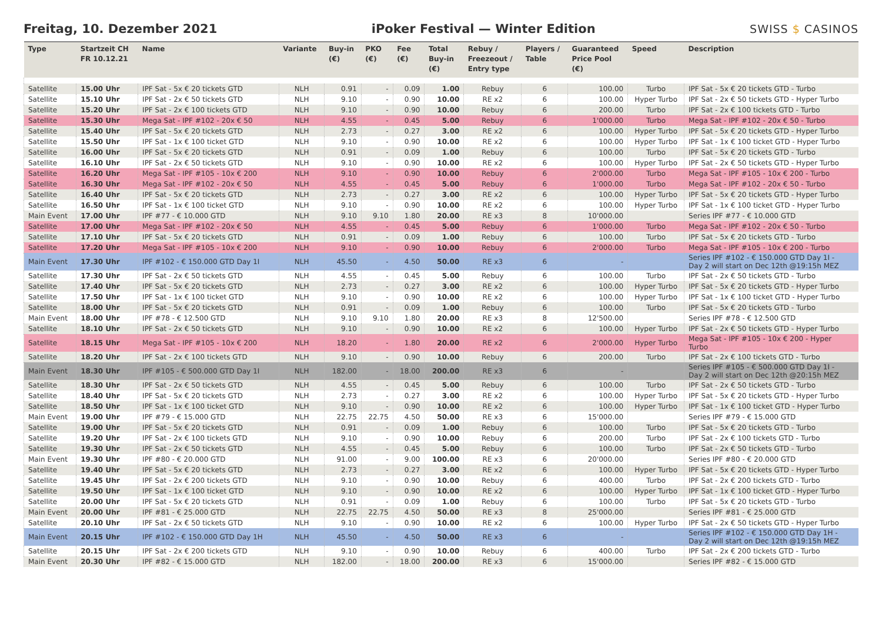Freitag, 10. Dezember 2021
iPoker Festival — Winter Edition
SWISS $ CASINOS
| Type | Startzeit CH FR 10.12.21 | Name | Variante | Buy-in (€) | PKO (€) | Fee (€) | Total Buy-in (€) | Rebuy / Freezeout / Entry type | Players / Table | Guaranteed Price Pool (€) | Speed | Description |
| --- | --- | --- | --- | --- | --- | --- | --- | --- | --- | --- | --- | --- |
| Satellite | 15.00 Uhr | IPF Sat - 5x € 20 tickets GTD | NLH | 0.91 | - | 0.09 | 1.00 | Rebuy | 6 | 100.00 | Turbo | IPF Sat - 5x € 20 tickets GTD - Turbo |
| Satellite | 15.10 Uhr | IPF Sat - 2x € 50 tickets GTD | NLH | 9.10 | - | 0.90 | 10.00 | RE x2 | 6 | 100.00 | Hyper Turbo | IPF Sat - 2x € 50 tickets GTD - Hyper Turbo |
| Satellite | 15.20 Uhr | IPF Sat - 2x € 100 tickets GTD | NLH | 9.10 | - | 0.90 | 10.00 | Rebuy | 6 | 200.00 | Turbo | IPF Sat - 2x € 100 tickets GTD - Turbo |
| Satellite | 15.30 Uhr | Mega Sat - IPF #102 - 20x € 50 | NLH | 4.55 | - | 0.45 | 5.00 | Rebuy | 6 | 1'000.00 | Turbo | Mega Sat - IPF #102 - 20x € 50 - Turbo |
| Satellite | 15.40 Uhr | IPF Sat - 5x € 20 tickets GTD | NLH | 2.73 | - | 0.27 | 3.00 | RE x2 | 6 | 100.00 | Hyper Turbo | IPF Sat - 5x € 20 tickets GTD - Hyper Turbo |
| Satellite | 15.50 Uhr | IPF Sat - 1x € 100 ticket GTD | NLH | 9.10 | - | 0.90 | 10.00 | RE x2 | 6 | 100.00 | Hyper Turbo | IPF Sat - 1x € 100 ticket GTD - Hyper Turbo |
| Satellite | 16.00 Uhr | IPF Sat - 5x € 20 tickets GTD | NLH | 0.91 | - | 0.09 | 1.00 | Rebuy | 6 | 100.00 | Turbo | IPF Sat - 5x € 20 tickets GTD - Turbo |
| Satellite | 16.10 Uhr | IPF Sat - 2x € 50 tickets GTD | NLH | 9.10 | - | 0.90 | 10.00 | RE x2 | 6 | 100.00 | Hyper Turbo | IPF Sat - 2x € 50 tickets GTD - Hyper Turbo |
| Satellite | 16.20 Uhr | Mega Sat - IPF #105 - 10x € 200 | NLH | 9.10 | - | 0.90 | 10.00 | Rebuy | 6 | 2'000.00 | Turbo | Mega Sat - IPF #105 - 10x € 200 - Turbo |
| Satellite | 16.30 Uhr | Mega Sat - IPF #102 - 20x € 50 | NLH | 4.55 | - | 0.45 | 5.00 | Rebuy | 6 | 1'000.00 | Turbo | Mega Sat - IPF #102 - 20x € 50 - Turbo |
| Satellite | 16.40 Uhr | IPF Sat - 5x € 20 tickets GTD | NLH | 2.73 | - | 0.27 | 3.00 | RE x2 | 6 | 100.00 | Hyper Turbo | IPF Sat - 5x € 20 tickets GTD - Hyper Turbo |
| Satellite | 16.50 Uhr | IPF Sat - 1x € 100 ticket GTD | NLH | 9.10 | - | 0.90 | 10.00 | RE x2 | 6 | 100.00 | Hyper Turbo | IPF Sat - 1x € 100 ticket GTD - Hyper Turbo |
| Main Event | 17.00 Uhr | IPF #77 - € 10.000 GTD | NLH | 9.10 | 9.10 | 1.80 | 20.00 | RE x3 | 8 | 10'000.00 | | Series IPF #77 - € 10.000 GTD |
| Satellite | 17.00 Uhr | Mega Sat - IPF #102 - 20x € 50 | NLH | 4.55 | - | 0.45 | 5.00 | Rebuy | 6 | 1'000.00 | Turbo | Mega Sat - IPF #102 - 20x € 50 - Turbo |
| Satellite | 17.10 Uhr | IPF Sat - 5x € 20 tickets GTD | NLH | 0.91 | - | 0.09 | 1.00 | Rebuy | 6 | 100.00 | Turbo | IPF Sat - 5x € 20 tickets GTD - Turbo |
| Satellite | 17.20 Uhr | Mega Sat - IPF #105 - 10x € 200 | NLH | 9.10 | - | 0.90 | 10.00 | Rebuy | 6 | 2'000.00 | Turbo | Mega Sat - IPF #105 - 10x € 200 - Turbo |
| Main Event | 17.30 Uhr | IPF #102 - € 150.000 GTD Day 1I | NLH | 45.50 | - | 4.50 | 50.00 | RE x3 | 6 | - | | Series IPF #102 - € 150.000 GTD Day 1I - Day 2 will start on Dec 12th @19:15h MEZ |
| Satellite | 17.30 Uhr | IPF Sat - 2x € 50 tickets GTD | NLH | 4.55 | - | 0.45 | 5.00 | Rebuy | 6 | 100.00 | Turbo | IPF Sat - 2x € 50 tickets GTD - Turbo |
| Satellite | 17.40 Uhr | IPF Sat - 5x € 20 tickets GTD | NLH | 2.73 | - | 0.27 | 3.00 | RE x2 | 6 | 100.00 | Hyper Turbo | IPF Sat - 5x € 20 tickets GTD - Hyper Turbo |
| Satellite | 17.50 Uhr | IPF Sat - 1x € 100 ticket GTD | NLH | 9.10 | - | 0.90 | 10.00 | RE x2 | 6 | 100.00 | Hyper Turbo | IPF Sat - 1x € 100 ticket GTD - Hyper Turbo |
| Satellite | 18.00 Uhr | IPF Sat - 5x € 20 tickets GTD | NLH | 0.91 | - | 0.09 | 1.00 | Rebuy | 6 | 100.00 | Turbo | IPF Sat - 5x € 20 tickets GTD - Turbo |
| Main Event | 18.00 Uhr | IPF #78 - € 12.500 GTD | NLH | 9.10 | 9.10 | 1.80 | 20.00 | RE x3 | 8 | 12'500.00 | | Series IPF #78 - € 12.500 GTD |
| Satellite | 18.10 Uhr | IPF Sat - 2x € 50 tickets GTD | NLH | 9.10 | - | 0.90 | 10.00 | RE x2 | 6 | 100.00 | Hyper Turbo | IPF Sat - 2x € 50 tickets GTD - Hyper Turbo |
| Satellite | 18.15 Uhr | Mega Sat - IPF #105 - 10x € 200 | NLH | 18.20 | - | 1.80 | 20.00 | RE x2 | 6 | 2'000.00 | Hyper Turbo | Mega Sat - IPF #105 - 10x € 200 - Hyper Turbo |
| Satellite | 18.20 Uhr | IPF Sat - 2x € 100 tickets GTD | NLH | 9.10 | - | 0.90 | 10.00 | Rebuy | 6 | 200.00 | Turbo | IPF Sat - 2x € 100 tickets GTD - Turbo |
| Main Event | 18.30 Uhr | IPF #105 - € 500.000 GTD Day 1I | NLH | 182.00 | - | 18.00 | 200.00 | RE x3 | 6 | - | | Series IPF #105 - € 500.000 GTD Day 1I - Day 2 will start on Dec 12th @20:15h MEZ |
| Satellite | 18.30 Uhr | IPF Sat - 2x € 50 tickets GTD | NLH | 4.55 | - | 0.45 | 5.00 | Rebuy | 6 | 100.00 | Turbo | IPF Sat - 2x € 50 tickets GTD - Turbo |
| Satellite | 18.40 Uhr | IPF Sat - 5x € 20 tickets GTD | NLH | 2.73 | - | 0.27 | 3.00 | RE x2 | 6 | 100.00 | Hyper Turbo | IPF Sat - 5x € 20 tickets GTD - Hyper Turbo |
| Satellite | 18.50 Uhr | IPF Sat - 1x € 100 ticket GTD | NLH | 9.10 | - | 0.90 | 10.00 | RE x2 | 6 | 100.00 | Hyper Turbo | IPF Sat - 1x € 100 ticket GTD - Hyper Turbo |
| Main Event | 19.00 Uhr | IPF #79 - € 15.000 GTD | NLH | 22.75 | 22.75 | 4.50 | 50.00 | RE x3 | 6 | 15'000.00 | | Series IPF #79 - € 15.000 GTD |
| Satellite | 19.00 Uhr | IPF Sat - 5x € 20 tickets GTD | NLH | 0.91 | - | 0.09 | 1.00 | Rebuy | 6 | 100.00 | Turbo | IPF Sat - 5x € 20 tickets GTD - Turbo |
| Satellite | 19.20 Uhr | IPF Sat - 2x € 100 tickets GTD | NLH | 9.10 | - | 0.90 | 10.00 | Rebuy | 6 | 200.00 | Turbo | IPF Sat - 2x € 100 tickets GTD - Turbo |
| Satellite | 19.30 Uhr | IPF Sat - 2x € 50 tickets GTD | NLH | 4.55 | - | 0.45 | 5.00 | Rebuy | 6 | 100.00 | Turbo | IPF Sat - 2x € 50 tickets GTD - Turbo |
| Main Event | 19.30 Uhr | IPF #80 - € 20.000 GTD | NLH | 91.00 | - | 9.00 | 100.00 | RE x3 | 6 | 20'000.00 | | Series IPF #80 - € 20.000 GTD |
| Satellite | 19.40 Uhr | IPF Sat - 5x € 20 tickets GTD | NLH | 2.73 | - | 0.27 | 3.00 | RE x2 | 6 | 100.00 | Hyper Turbo | IPF Sat - 5x € 20 tickets GTD - Hyper Turbo |
| Satellite | 19.45 Uhr | IPF Sat - 2x € 200 tickets GTD | NLH | 9.10 | - | 0.90 | 10.00 | Rebuy | 6 | 400.00 | Turbo | IPF Sat - 2x € 200 tickets GTD - Turbo |
| Satellite | 19.50 Uhr | IPF Sat - 1x € 100 ticket GTD | NLH | 9.10 | - | 0.90 | 10.00 | RE x2 | 6 | 100.00 | Hyper Turbo | IPF Sat - 1x € 100 ticket GTD - Hyper Turbo |
| Satellite | 20.00 Uhr | IPF Sat - 5x € 20 tickets GTD | NLH | 0.91 | - | 0.09 | 1.00 | Rebuy | 6 | 100.00 | Turbo | IPF Sat - 5x € 20 tickets GTD - Turbo |
| Main Event | 20.00 Uhr | IPF #81 - € 25.000 GTD | NLH | 22.75 | 22.75 | 4.50 | 50.00 | RE x3 | 8 | 25'000.00 | | Series IPF #81 - € 25.000 GTD |
| Satellite | 20.10 Uhr | IPF Sat - 2x € 50 tickets GTD | NLH | 9.10 | - | 0.90 | 10.00 | RE x2 | 6 | 100.00 | Hyper Turbo | IPF Sat - 2x € 50 tickets GTD - Hyper Turbo |
| Main Event | 20.15 Uhr | IPF #102 - € 150.000 GTD Day 1H | NLH | 45.50 | - | 4.50 | 50.00 | RE x3 | 6 | - | | Series IPF #102 - € 150.000 GTD Day 1H - Day 2 will start on Dec 12th @19:15h MEZ |
| Satellite | 20.15 Uhr | IPF Sat - 2x € 200 tickets GTD | NLH | 9.10 | - | 0.90 | 10.00 | Rebuy | 6 | 400.00 | Turbo | IPF Sat - 2x € 200 tickets GTD - Turbo |
| Main Event | 20.30 Uhr | IPF #82 - € 15.000 GTD | NLH | 182.00 | - | 18.00 | 200.00 | RE x3 | 6 | 15'000.00 | | Series IPF #82 - € 15.000 GTD |